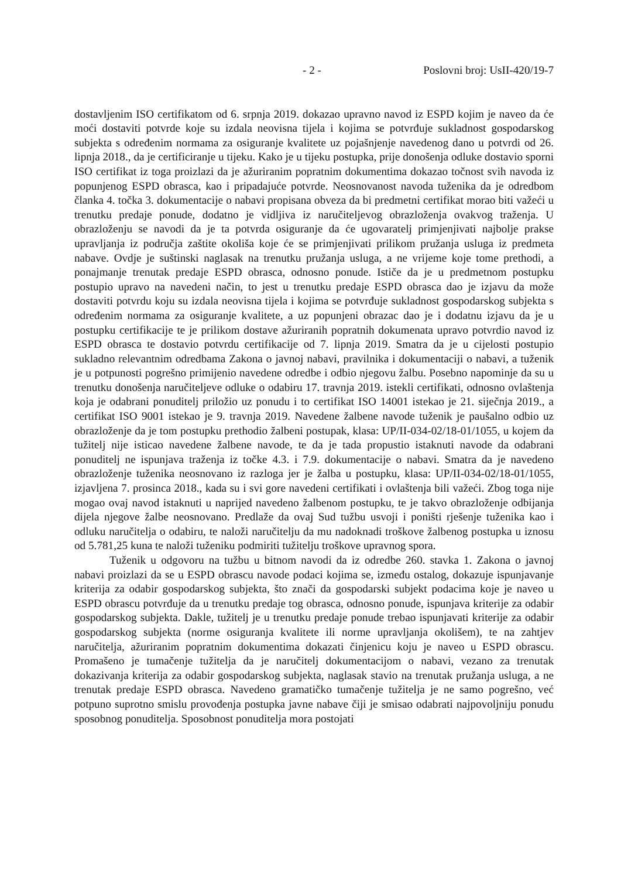- 2 - Poslovni broj: UsII-420/19-7
dostavljenim ISO certifikatom od 6. srpnja 2019. dokazao upravno navod iz ESPD kojim je naveo da će moći dostaviti potvrde koje su izdala neovisna tijela i kojima se potvrđuje sukladnost gospodarskog subjekta s određenim normama za osiguranje kvalitete uz pojašnjenje navedenog dano u potvrdi od 26. lipnja 2018., da je certificiranje u tijeku. Kako je u tijeku postupka, prije donošenja odluke dostavio sporni ISO certifikat iz toga proizlazi da je ažuriranim popratnim dokumentima dokazao točnost svih navoda iz popunjenog ESPD obrasca, kao i pripadajuće potvrde. Neosnovanost navoda tuženika da je odredbom članka 4. točka 3. dokumentacije o nabavi propisana obveza da bi predmetni certifikat morao biti važeći u trenutku predaje ponude, dodatno je vidljiva iz naručiteljevog obrazloženja ovakvog traženja. U obrazloženju se navodi da je ta potvrda osiguranje da će ugovaratelj primjenjivati najbolje prakse upravljanja iz područja zaštite okoliša koje će se primjenjivati prilikom pružanja usluga iz predmeta nabave. Ovdje je suštinski naglasak na trenutku pružanja usluga, a ne vrijeme koje tome prethodi, a ponajmanje trenutak predaje ESPD obrasca, odnosno ponude. Ističe da je u predmetnom postupku postupio upravo na navedeni način, to jest u trenutku predaje ESPD obrasca dao je izjavu da može dostaviti potvrdu koju su izdala neovisna tijela i kojima se potvrđuje sukladnost gospodarskog subjekta s određenim normama za osiguranje kvalitete, a uz popunjeni obrazac dao je i dodatnu izjavu da je u postupku certifikacije te je prilikom dostave ažuriranih popratnih dokumenata upravo potvrdio navod iz ESPD obrasca te dostavio potvrdu certifikacije od 7. lipnja 2019. Smatra da je u cijelosti postupio sukladno relevantnim odredbama Zakona o javnoj nabavi, pravilnika i dokumentaciji o nabavi, a tuženik je u potpunosti pogrešno primijenio navedene odredbe i odbio njegovu žalbu. Posebno napominje da su u trenutku donošenja naručiteljeve odluke o odabiru 17. travnja 2019. istekli certifikati, odnosno ovlaštenja koja je odabrani ponuditelj priložio uz ponudu i to certifikat ISO 14001 istekao je 21. siječnja 2019., a certifikat ISO 9001 istekao je 9. travnja 2019. Navedene žalbene navode tuženik je paušalno odbio uz obrazloženje da je tom postupku prethodio žalbeni postupak, klasa: UP/II-034-02/18-01/1055, u kojem da tužitelj nije isticao navedene žalbene navode, te da je tada propustio istaknuti navode da odabrani ponuditelj ne ispunjava traženja iz točke 4.3. i 7.9. dokumentacije o nabavi. Smatra da je navedeno obrazloženje tuženika neosnovano iz razloga jer je žalba u postupku, klasa: UP/II-034-02/18-01/1055, izjavljena 7. prosinca 2018., kada su i svi gore navedeni certifikati i ovlaštenja bili važeći. Zbog toga nije mogao ovaj navod istaknuti u naprijed navedeno žalbenom postupku, te je takvo obrazloženje odbijanja dijela njegove žalbe neosnovano. Predlaže da ovaj Sud tužbu usvoji i poništi rješenje tuženika kao i odluku naručitelja o odabiru, te naloži naručitelju da mu nadoknadi troškove žalbenog postupka u iznosu od 5.781,25 kuna te naloži tuženiku podmiriti tužitelju troškove upravnog spora.
Tuženik u odgovoru na tužbu u bitnom navodi da iz odredbe 260. stavka 1. Zakona o javnoj nabavi proizlazi da se u ESPD obrascu navode podaci kojima se, između ostalog, dokazuje ispunjavanje kriterija za odabir gospodarskog subjekta, što znači da gospodarski subjekt podacima koje je naveo u ESPD obrascu potvrđuje da u trenutku predaje tog obrasca, odnosno ponude, ispunjava kriterije za odabir gospodarskog subjekta. Dakle, tužitelj je u trenutku predaje ponude trebao ispunjavati kriterije za odabir gospodarskog subjekta (norme osiguranja kvalitete ili norme upravljanja okolišem), te na zahtjev naručitelja, ažuriranim popratnim dokumentima dokazati činjenicu koju je naveo u ESPD obrascu. Promašeno je tumačenje tužitelja da je naručitelj dokumentacijom o nabavi, vezano za trenutak dokazivanja kriterija za odabir gospodarskog subjekta, naglasak stavio na trenutak pružanja usluga, a ne trenutak predaje ESPD obrasca. Navedeno gramatičko tumačenje tužitelja je ne samo pogrešno, već potpuno suprotno smislu provođenja postupka javne nabave čiji je smisao odabrati najpovoljniju ponudu sposobnog ponuditelja. Sposobnost ponuditelja mora postojati